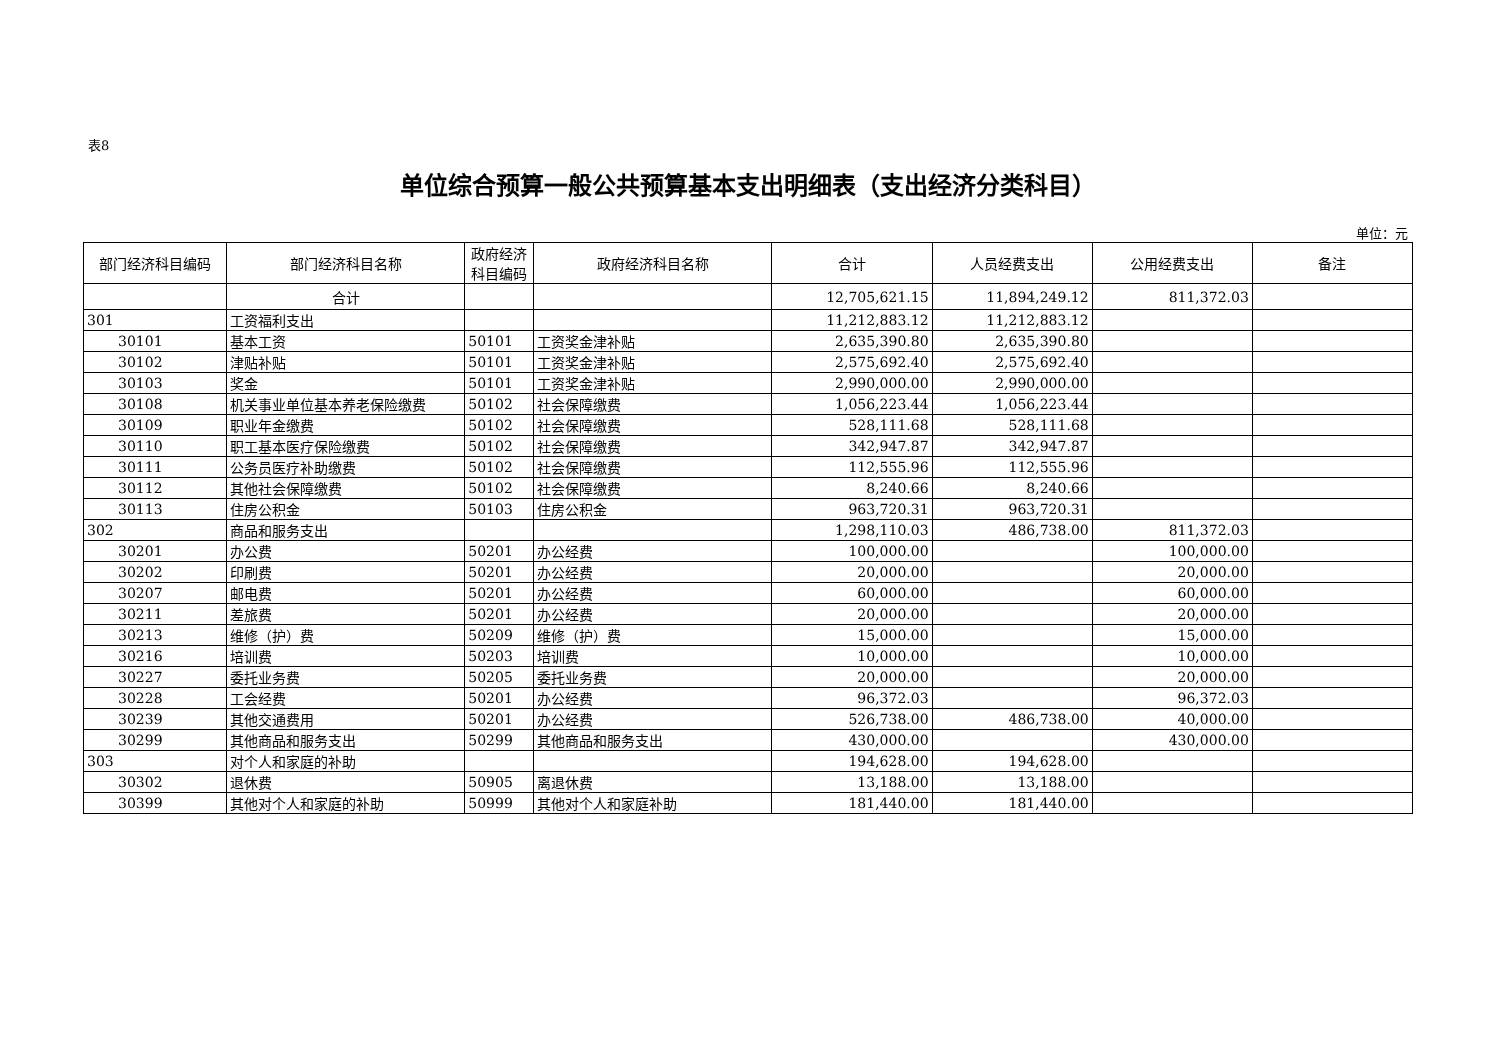表8
单位综合预算一般公共预算基本支出明细表（支出经济分类科目）
单位：元
| 部门经济科目编码 | 部门经济科目名称 | 政府经济科目编码 | 政府经济科目名称 | 合计 | 人员经费支出 | 公用经费支出 | 备注 |
| --- | --- | --- | --- | --- | --- | --- | --- |
| | 合计 | | | 12,705,621.15 | 11,894,249.12 | 811,372.03 | |
| 301 | 工资福利支出 | | | 11,212,883.12 | 11,212,883.12 | | |
| 30101 | 基本工资 | 50101 | 工资奖金津补贴 | 2,635,390.80 | 2,635,390.80 | | |
| 30102 | 津贴补贴 | 50101 | 工资奖金津补贴 | 2,575,692.40 | 2,575,692.40 | | |
| 30103 | 奖金 | 50101 | 工资奖金津补贴 | 2,990,000.00 | 2,990,000.00 | | |
| 30108 | 机关事业单位基本养老保险缴费 | 50102 | 社会保障缴费 | 1,056,223.44 | 1,056,223.44 | | |
| 30109 | 职业年金缴费 | 50102 | 社会保障缴费 | 528,111.68 | 528,111.68 | | |
| 30110 | 职工基本医疗保险缴费 | 50102 | 社会保障缴费 | 342,947.87 | 342,947.87 | | |
| 30111 | 公务员医疗补助缴费 | 50102 | 社会保障缴费 | 112,555.96 | 112,555.96 | | |
| 30112 | 其他社会保障缴费 | 50102 | 社会保障缴费 | 8,240.66 | 8,240.66 | | |
| 30113 | 住房公积金 | 50103 | 住房公积金 | 963,720.31 | 963,720.31 | | |
| 302 | 商品和服务支出 | | | 1,298,110.03 | 486,738.00 | 811,372.03 | |
| 30201 | 办公费 | 50201 | 办公经费 | 100,000.00 | | 100,000.00 | |
| 30202 | 印刷费 | 50201 | 办公经费 | 20,000.00 | | 20,000.00 | |
| 30207 | 邮电费 | 50201 | 办公经费 | 60,000.00 | | 60,000.00 | |
| 30211 | 差旅费 | 50201 | 办公经费 | 20,000.00 | | 20,000.00 | |
| 30213 | 维修（护）费 | 50209 | 维修（护）费 | 15,000.00 | | 15,000.00 | |
| 30216 | 培训费 | 50203 | 培训费 | 10,000.00 | | 10,000.00 | |
| 30227 | 委托业务费 | 50205 | 委托业务费 | 20,000.00 | | 20,000.00 | |
| 30228 | 工会经费 | 50201 | 办公经费 | 96,372.03 | | 96,372.03 | |
| 30239 | 其他交通费用 | 50201 | 办公经费 | 526,738.00 | 486,738.00 | 40,000.00 | |
| 30299 | 其他商品和服务支出 | 50299 | 其他商品和服务支出 | 430,000.00 | | 430,000.00 | |
| 303 | 对个人和家庭的补助 | | | 194,628.00 | 194,628.00 | | |
| 30302 | 退休费 | 50905 | 离退休费 | 13,188.00 | 13,188.00 | | |
| 30399 | 其他对个人和家庭的补助 | 50999 | 其他对个人和家庭补助 | 181,440.00 | 181,440.00 | | |